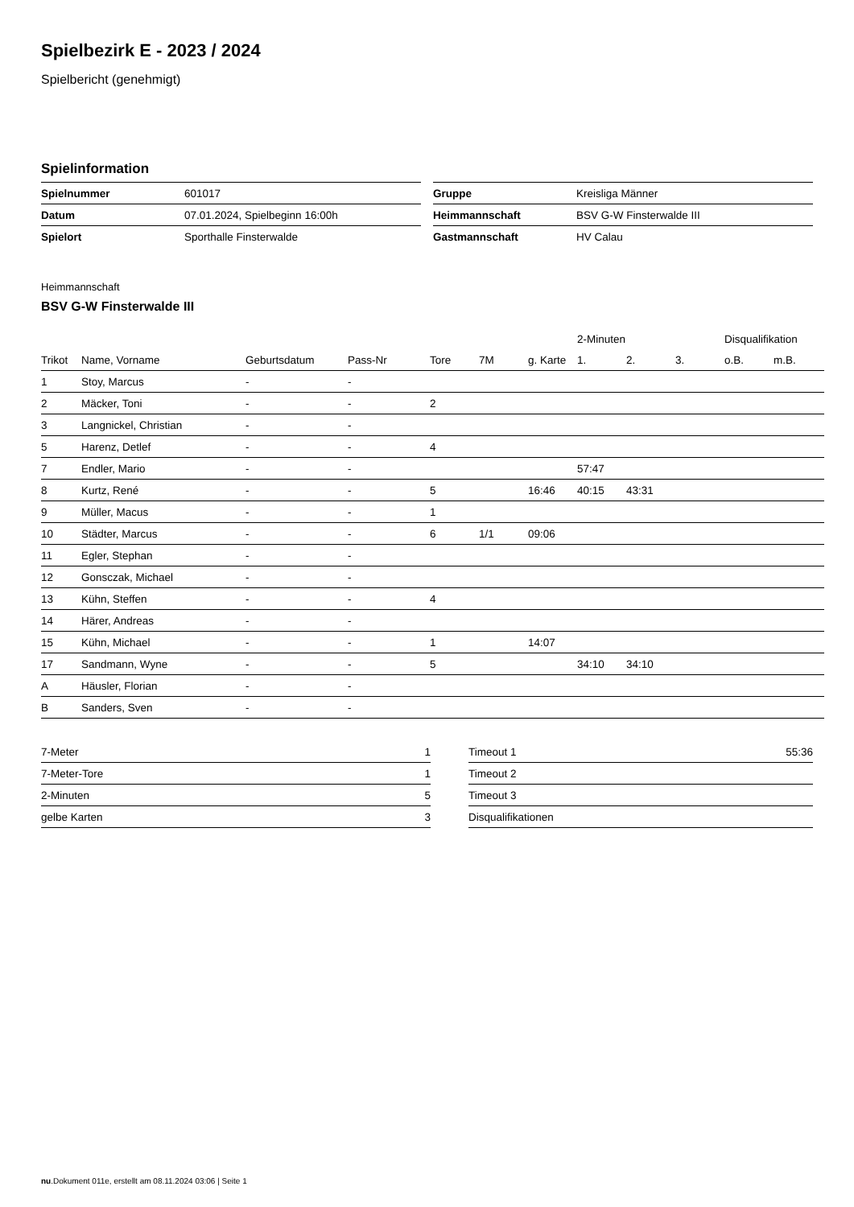Spielbezirk E - 2023 / 2024
Spielbericht (genehmigt)
Spielinformation
| Spielnummer | 601017 |
| Datum | 07.01.2024, Spielbeginn 16:00h |
| Spielort | Sporthalle Finsterwalde |
| Gruppe | Kreisliga Männer |
| Heimmannschaft | BSV G-W Finsterwalde III |
| Gastmannschaft | HV Calau |
Heimmannschaft
BSV G-W Finsterwalde III
| | | | | | | | 2-Minuten | | | Disqualifikation | |
| --- | --- | --- | --- | --- | --- | --- | --- | --- | --- | --- | --- |
| Trikot | Name, Vorname | Geburtsdatum | Pass-Nr | Tore | 7M | g. Karte | 1. | 2. | 3. | o.B. | m.B. |
| 1 | Stoy, Marcus | - | - | | | | | | | | |
| 2 | Mäcker, Toni | - | - | 2 | | | | | | | |
| 3 | Langnickel, Christian | - | - | | | | | | | | |
| 5 | Harenz, Detlef | - | - | 4 | | | | | | | |
| 7 | Endler, Mario | - | - | | | | 57:47 | | | | |
| 8 | Kurtz, René | - | - | 5 | | 16:46 | 40:15 | 43:31 | | | |
| 9 | Müller, Macus | - | - | 1 | | | | | | | |
| 10 | Städter, Marcus | - | - | 6 | 1/1 | 09:06 | | | | | |
| 11 | Egler, Stephan | - | - | | | | | | | | |
| 12 | Gonsczak, Michael | - | - | | | | | | | | |
| 13 | Kühn, Steffen | - | - | 4 | | | | | | | |
| 14 | Härer, Andreas | - | - | | | | | | | | |
| 15 | Kühn, Michael | - | - | 1 | | 14:07 | | | | | |
| 17 | Sandmann, Wyne | - | - | 5 | | | 34:10 | 34:10 | | | |
| A | Häusler, Florian | - | - | | | | | | | | |
| B | Sanders, Sven | - | - | | | | | | | | |
| 7-Meter | 1 |
| 7-Meter-Tore | 1 |
| 2-Minuten | 5 |
| gelbe Karten | 3 |
| Timeout 1 | 55:36 |
| Timeout 2 | |
| Timeout 3 | |
| Disqualifikationen | |
nu.Dokument 011e, erstellt am 08.11.2024 03:06 | Seite 1